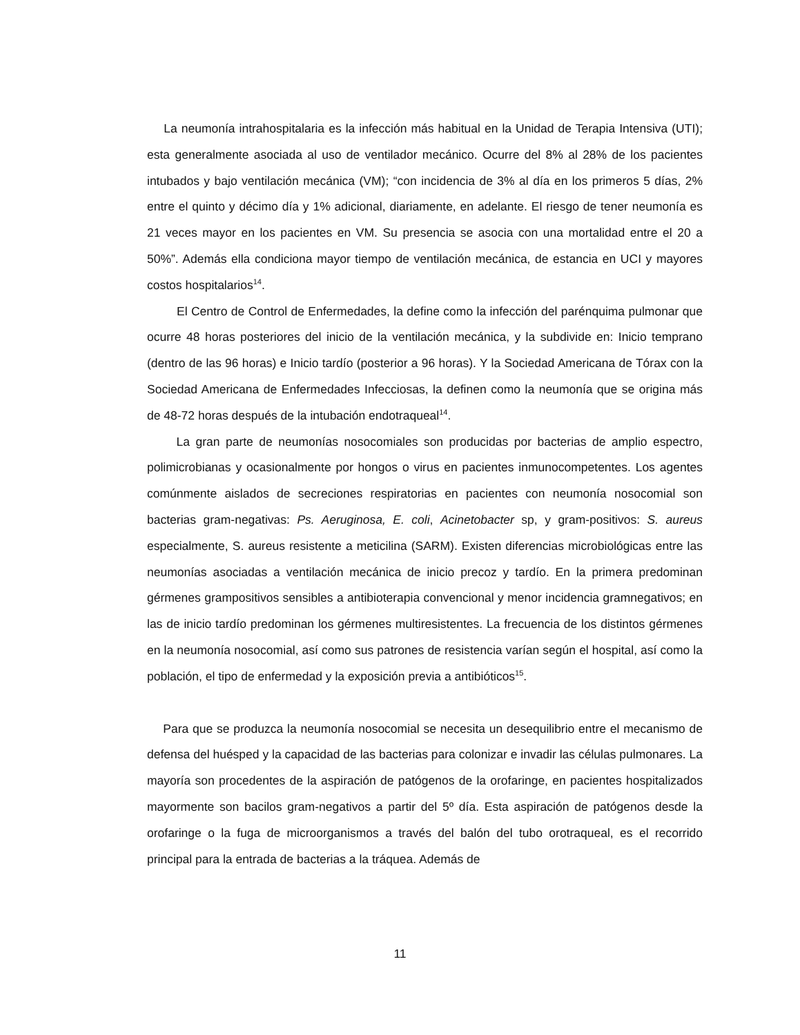La neumonía intrahospitalaria es la infección más habitual en la Unidad de Terapia Intensiva (UTI); esta generalmente asociada al uso de ventilador mecánico. Ocurre del 8% al 28% de los pacientes intubados y bajo ventilación mecánica (VM); “con incidencia de 3% al día en los primeros 5 días, 2% entre el quinto y décimo día y 1% adicional, diariamente, en adelante. El riesgo de tener neumonía es 21 veces mayor en los pacientes en VM. Su presencia se asocia con una mortalidad entre el 20 a 50%”. Además ella condiciona mayor tiempo de ventilación mecánica, de estancia en UCI y mayores costos hospitalarios<sup>14</sup>.
El Centro de Control de Enfermedades, la define como la infección del parénquima pulmonar que ocurre 48 horas posteriores del inicio de la ventilación mecánica, y la subdivide en: Inicio temprano (dentro de las 96 horas) e Inicio tardío (posterior a 96 horas). Y la Sociedad Americana de Tórax con la Sociedad Americana de Enfermedades Infecciosas, la definen como la neumonía que se origina más de 48-72 horas después de la intubación endotraqueal<sup>14</sup>.
La gran parte de neumonías nosocomiales son producidas por bacterias de amplio espectro, polimicrobianas y ocasionalmente por hongos o virus en pacientes inmunocompetentes. Los agentes comúnmente aislados de secreciones respiratorias en pacientes con neumonía nosocomial son bacterias gram-negativas: Ps. Aeruginosa, E. coli, Acinetobacter sp, y gram-positivos: S. aureus especialmente, S. aureus resistente a meticilina (SARM). Existen diferencias microbiológicas entre las neumonías asociadas a ventilación mecánica de inicio precoz y tardío. En la primera predominan gérmenes grampositivos sensibles a antibioterapia convencional y menor incidencia gramnegativos; en las de inicio tardío predominan los gérmenes multiresistentes. La frecuencia de los distintos gérmenes en la neumonía nosocomial, así como sus patrones de resistencia varían según el hospital, así como la población, el tipo de enfermedad y la exposición previa a antibióticos<sup>15</sup>.
Para que se produzca la neumonía nosocomial se necesita un desequilibrio entre el mecanismo de defensa del huésped y la capacidad de las bacterias para colonizar e invadir las células pulmonares. La mayoría son procedentes de la aspiración de patógenos de la orofaringe, en pacientes hospitalizados mayormente son bacilos gram-negativos a partir del 5º día. Esta aspiración de patógenos desde la orofaringe o la fuga de microorganismos a través del balón del tubo orotraqueal, es el recorrido principal para la entrada de bacterias a la tráquea. Además de
11